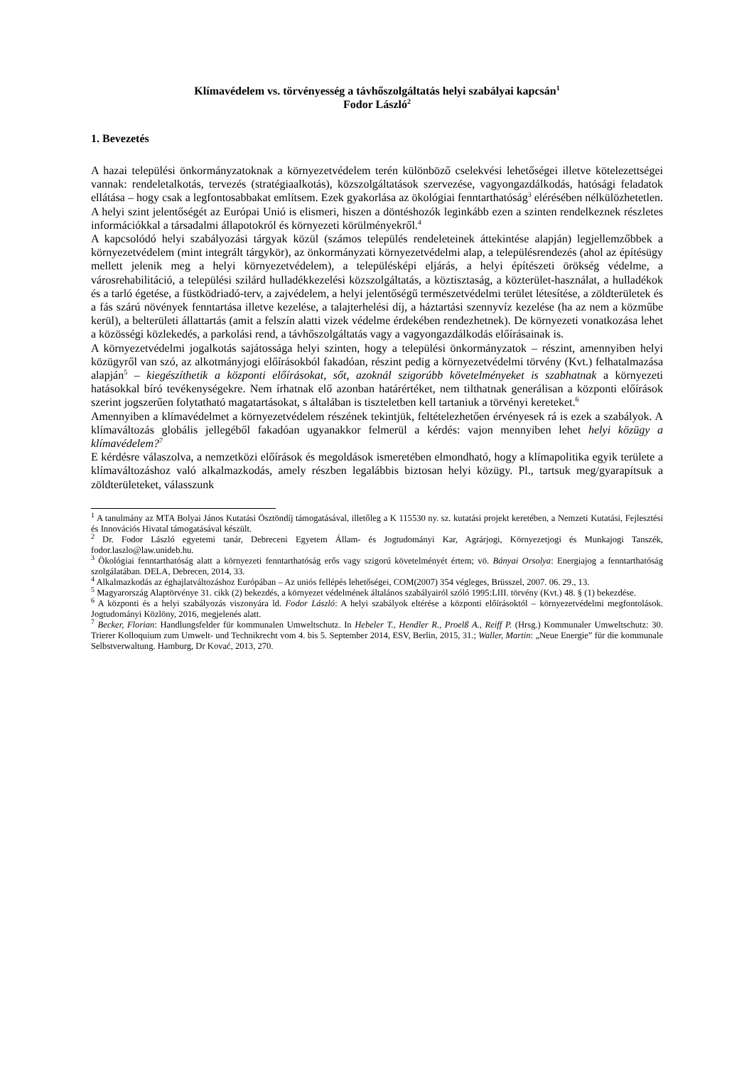Klímavédelem vs. törvényesség a távhőszolgáltatás helyi szabályai kapcsán<sup>1</sup>
Fodor László<sup>2</sup>
1. Bevezetés
A hazai települési önkormányzatoknak a környezetvédelem terén különböző cselekvési lehetőségei illetve kötelezettségei vannak: rendeletalkotás, tervezés (stratégiaalkotás), közszolgáltatások szervezése, vagyongazdálkodás, hatósági feladatok ellátása – hogy csak a legfontosabbakat említsem. Ezek gyakorlása az ökológiai fenntarthatóság<sup>3</sup> elérésében nélkülözhetetlen. A helyi szint jelentőségét az Európai Unió is elismeri, hiszen a döntéshozók leginkább ezen a szinten rendelkeznek részletes információkkal a társadalmi állapotokról és környezeti körülményekről.<sup>4</sup>
A kapcsolódó helyi szabályozási tárgyak közül (számos település rendeleteinek áttekintése alapján) legjellemzőbbek a környezetvédelem (mint integrált tárgykör), az önkormányzati környezetvédelmi alap, a településrendezés (ahol az építésügy mellett jelenik meg a helyi környezetvédelem), a településképi eljárás, a helyi építészeti örökség védelme, a városrehabilitáció, a települési szilárd hulladékkezelési közszolgáltatás, a köztisztaság, a közterület-használat, a hulladékok és a tarló égetése, a füstködriadó-terv, a zajvédelem, a helyi jelentőségű természetvédelmi terület létesítése, a zöldterületek és a fás szárú növények fenntartása illetve kezelése, a talajterhelési díj, a háztartási szennyvíz kezelése (ha az nem a közműbe kerül), a belterületi állattartás (amit a felszín alatti vizek védelme érdekében rendezhetnek). De környezeti vonatkozása lehet a közösségi közlekedés, a parkolási rend, a távhőszolgáltatás vagy a vagyongazdálkodás előírásainak is.
A környezetvédelmi jogalkotás sajátossága helyi szinten, hogy a települési önkormányzatok – részint, amennyiben helyi közügyről van szó, az alkotmányjogi előírásokból fakadóan, részint pedig a környezetvédelmi törvény (Kvt.) felhatalmazása alapján<sup>5</sup> – kiegészíthetik a központi előírásokat, sőt, azoknál szigorúbb követelményeket is szabhatnak a környezeti hatásokkal bíró tevékenységekre. Nem írhatnak elő azonban határértéket, nem tilthatnak generálisan a központi előírások szerint jogszerűen folytatható magatartásokat, s általában is tiszteletben kell tartaniuk a törvényi kereteket.<sup>6</sup>
Amennyiben a klímavédelmet a környezetvédelem részének tekintjük, feltételezhetően érvényesek rá is ezek a szabályok. A klímaváltozás globális jellegéből fakadóan ugyanakkor felmerül a kérdés: vajon mennyiben lehet helyi közügy a klímavédelem?<sup>7</sup>
E kérdésre válaszolva, a nemzetközi előírások és megoldások ismeretében elmondható, hogy a klímapolitika egyik területe a klímaváltozáshoz való alkalmazkodás, amely részben legalábbis biztosan helyi közügy. Pl., tartsuk meg/gyarapítsuk a zöldterületeket, válasszunk
<sup>1</sup> A tanulmány az MTA Bolyai János Kutatási Ösztöndíj támogatásával, illetőleg a K 115530 ny. sz. kutatási projekt keretében, a Nemzeti Kutatási, Fejlesztési és Innovációs Hivatal támogatásával készült.
<sup>2</sup> Dr. Fodor László egyetemi tanár, Debreceni Egyetem Állam- és Jogtudományi Kar, Agrárjogi, Környezetjogi és Munkajogi Tanszék, fodor.laszlo@law.unideb.hu.
<sup>3</sup> Ökológiai fenntarthatóság alatt a környezeti fenntarthatóság erős vagy szigorú követelményét értem; vö. Bányai Orsolya: Energiajog a fenntarthatóság szolgálatában. DELA, Debrecen, 2014, 33.
<sup>4</sup> Alkalmazkodás az éghajlatváltozáshoz Európában – Az uniós fellépés lehetőségei, COM(2007) 354 végleges, Brüsszel, 2007. 06. 29., 13.
<sup>5</sup> Magyarország Alaptörvénye 31. cikk (2) bekezdés, a környezet védelmének általános szabályairól szóló 1995:LIII. törvény (Kvt.) 48. § (1) bekezdése.
<sup>6</sup> A központi és a helyi szabályozás viszonyára ld. Fodor László: A helyi szabályok eltérése a központi előírásoktól – környezetvédelmi megfontolások. Jogtudományi Közlöny, 2016, megjelenés alatt.
<sup>7</sup> Becker, Florian: Handlungsfelder für kommunalen Umweltschutz. In Hebeler T., Hendler R., Proelß A., Reiff P. (Hrsg.) Kommunaler Umweltschutz: 30. Trierer Kolloquium zum Umwelt- und Technikrecht vom 4. bis 5. September 2014, ESV, Berlin, 2015, 31.; Waller, Martin: „Neue Energie” für die kommunale Selbstverwaltung. Hamburg, Dr Kovać, 2013, 270.